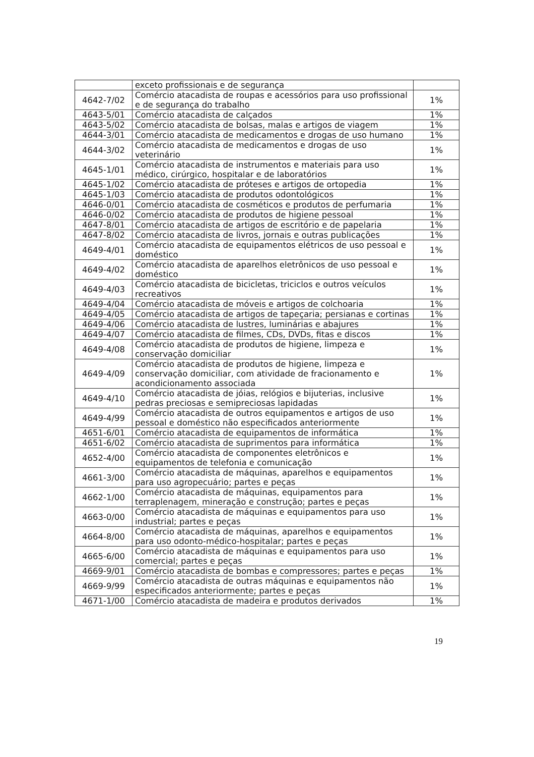| | exceto profissionais e de segurança | |
| 4642-7/02 | Comércio atacadista de roupas e acessórios para uso profissional e de segurança do trabalho | 1% |
| 4643-5/01 | Comércio atacadista de calçados | 1% |
| 4643-5/02 | Comércio atacadista de bolsas, malas e artigos de viagem | 1% |
| 4644-3/01 | Comércio atacadista de medicamentos e drogas de uso humano | 1% |
| 4644-3/02 | Comércio atacadista de medicamentos e drogas de uso veterinário | 1% |
| 4645-1/01 | Comércio atacadista de instrumentos e materiais para uso médico, cirúrgico, hospitalar e de laboratórios | 1% |
| 4645-1/02 | Comércio atacadista de próteses e artigos de ortopedia | 1% |
| 4645-1/03 | Comércio atacadista de produtos odontológicos | 1% |
| 4646-0/01 | Comércio atacadista de cosméticos e produtos de perfumaria | 1% |
| 4646-0/02 | Comércio atacadista de produtos de higiene pessoal | 1% |
| 4647-8/01 | Comércio atacadista de artigos de escritório e de papelaria | 1% |
| 4647-8/02 | Comércio atacadista de livros, jornais e outras publicações | 1% |
| 4649-4/01 | Comércio atacadista de equipamentos elétricos de uso pessoal e doméstico | 1% |
| 4649-4/02 | Comércio atacadista de aparelhos eletrônicos de uso pessoal e doméstico | 1% |
| 4649-4/03 | Comércio atacadista de bicicletas, triciclos e outros veículos recreativos | 1% |
| 4649-4/04 | Comércio atacadista de móveis e artigos de colchoaria | 1% |
| 4649-4/05 | Comércio atacadista de artigos de tapeçaria; persianas e cortinas | 1% |
| 4649-4/06 | Comércio atacadista de lustres, luminárias e abajures | 1% |
| 4649-4/07 | Comércio atacadista de filmes, CDs, DVDs, fitas e discos | 1% |
| 4649-4/08 | Comércio atacadista de produtos de higiene, limpeza e conservação domiciliar | 1% |
| 4649-4/09 | Comércio atacadista de produtos de higiene, limpeza e conservação domiciliar, com atividade de fracionamento e acondicionamento associada | 1% |
| 4649-4/10 | Comércio atacadista de jóias, relógios e bijuterias, inclusive pedras preciosas e semipreciosas lapidadas | 1% |
| 4649-4/99 | Comércio atacadista de outros equipamentos e artigos de uso pessoal e doméstico não especificados anteriormente | 1% |
| 4651-6/01 | Comércio atacadista de equipamentos de informática | 1% |
| 4651-6/02 | Comércio atacadista de suprimentos para informática | 1% |
| 4652-4/00 | Comércio atacadista de componentes eletrônicos e equipamentos de telefonia e comunicação | 1% |
| 4661-3/00 | Comércio atacadista de máquinas, aparelhos e equipamentos para uso agropecuário; partes e peças | 1% |
| 4662-1/00 | Comércio atacadista de máquinas, equipamentos para terraplenagem, mineração e construção; partes e peças | 1% |
| 4663-0/00 | Comércio atacadista de máquinas e equipamentos para uso industrial; partes e peças | 1% |
| 4664-8/00 | Comércio atacadista de máquinas, aparelhos e equipamentos para uso odonto-médico-hospitalar; partes e peças | 1% |
| 4665-6/00 | Comércio atacadista de máquinas e equipamentos para uso comercial; partes e peças | 1% |
| 4669-9/01 | Comércio atacadista de bombas e compressores; partes e peças | 1% |
| 4669-9/99 | Comércio atacadista de outras máquinas e equipamentos não especificados anteriormente; partes e peças | 1% |
| 4671-1/00 | Comércio atacadista de madeira e produtos derivados | 1% |
19